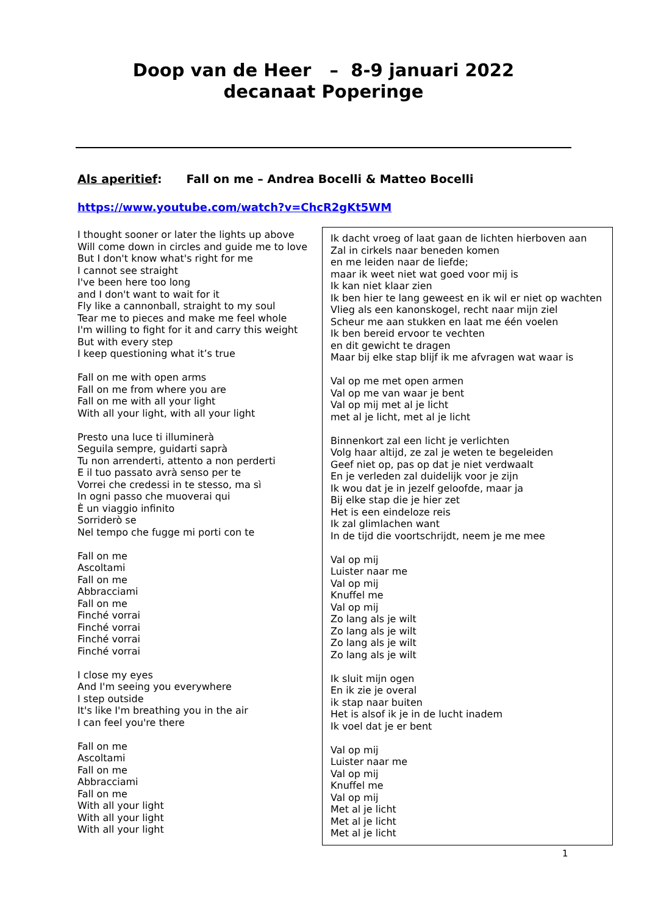Doop van de Heer – 8-9 januari 2022
decanaat Poperinge
Als aperitief: Fall on me – Andrea Bocelli & Matteo Bocelli
https://www.youtube.com/watch?v=ChcR2gKt5WM
I thought sooner or later the lights up above
Will come down in circles and guide me to love
But I don't know what's right for me
I cannot see straight
I've been here too long
and I don't want to wait for it
Fly like a cannonball, straight to my soul
Tear me to pieces and make me feel whole
I'm willing to fight for it and carry this weight
But with every step
I keep questioning what it’s true
Fall on me with open arms
Fall on me from where you are
Fall on me with all your light
With all your light, with all your light
Presto una luce ti illuminerà
Seguila sempre, guidarti saprà
Tu non arrenderti, attento a non perderti
E il tuo passato avrà senso per te
Vorrei che credessi in te stesso, ma sì
In ogni passo che muoverai qui
È un viaggio infinito
Sorriderò se
Nel tempo che fugge mi porti con te
Fall on me
Ascoltami
Fall on me
Abbracciami
Fall on me
Finché vorrai
Finché vorrai
Finché vorrai
Finché vorrai
I close my eyes
And I'm seeing you everywhere
I step outside
It's like I'm breathing you in the air
I can feel you're there
Fall on me
Ascoltami
Fall on me
Abbracciami
Fall on me
With all your light
With all your light
With all your light
Ik dacht vroeg of laat gaan de lichten hierboven aan
Zal in cirkels naar beneden komen
en me leiden naar de liefde;
maar ik weet niet wat goed voor mij is
Ik kan niet klaar zien
Ik ben hier te lang geweest en ik wil er niet op wachten
Vlieg als een kanonskogel, recht naar mijn ziel
Scheur me aan stukken en laat me één voelen
Ik ben bereid ervoor te vechten
en dit gewicht te dragen
Maar bij elke stap blijf ik me afvragen wat waar is
Val op me met open armen
Val op me van waar je bent
Val op mij met al je licht
met al je licht, met al je licht
Binnenkort zal een licht je verlichten
Volg haar altijd, ze zal je weten te begeleiden
Geef niet op, pas op dat je niet verdwaalt
En je verleden zal duidelijk voor je zijn
Ik wou dat je in jezelf geloofde, maar ja
Bij elke stap die je hier zet
Het is een eindeloze reis
Ik zal glimlachen want
In de tijd die voortschrijdt, neem je me mee
Val op mij
Luister naar me
Val op mij
Knuffel me
Val op mij
Zo lang als je wilt
Zo lang als je wilt
Zo lang als je wilt
Zo lang als je wilt
Ik sluit mijn ogen
En ik zie je overal
ik stap naar buiten
Het is alsof ik je in de lucht inadem
Ik voel dat je er bent
Val op mij
Luister naar me
Val op mij
Knuffel me
Val op mij
Met al je licht
Met al je licht
Met al je licht
1